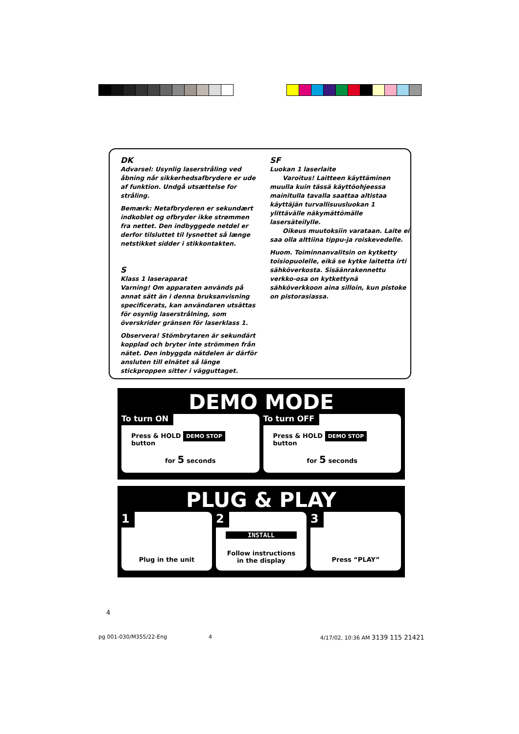DK
Advarsel: Usynlig laserstråling ved åbning når sikkerhedsafbrydere er ude af funktion. Undgå utsættelse for stråling.
Bemærk: Netafbryderen er sekundært indkoblet og ofbryder ikke strømmen fra nettet. Den indbyggede netdel er derfor tilsluttet til lysnettet så længe netstikket sidder i stikkontakten.
S
Klass 1 laseraparat
Varning! Om apparaten används på annat sätt än i denna bruksanvisning specificerats, kan användaren utsättas för osynlig laserstrålning, som överskrider gränsen för laserklass 1.
Observera! Stömbrytaren är sekundärt kopplad och bryter inte strömmen från nätet. Den inbyggda nätdelen är därför ansluten till elnätet så länge stickproppen sitter i vägguttaget.
SF
Luokan 1 laserlaite
Varoitus! Laitteen käyttäminen muulla kuin tässä käyttöohjeessa mainitulla tavalla saattaa altistaa käyttäjän turvallisuusluokan 1 ylittävälle näkymättömälle lasersäteilylle.
Oikeus muutoksiin varataan. Laite ei saa olla alttiina tippu-ja roiskevedelle.
Huom. Toiminnanvalitsin on kytketty toisiopuolelle, eikä se kytke laitetta irti sähköverkosta. Sisäänrakennettu verkko-osa on kytkettynä sähköverkkoon aina silloin, kun pistoke on pistorasiassa.
DEMO MODE
To turn ON
Press & HOLD DEMO STOP button
for 5 seconds
To turn OFF
Press & HOLD DEMO STOP button
for 5 seconds
PLUG & PLAY
1
Plug in the unit
2
INSTALL
Follow instructions
in the display
3
Press “PLAY”
4
pg 001-030/M355/22-Eng 4
4/17/02, 10:36 AM 3139 115 21421